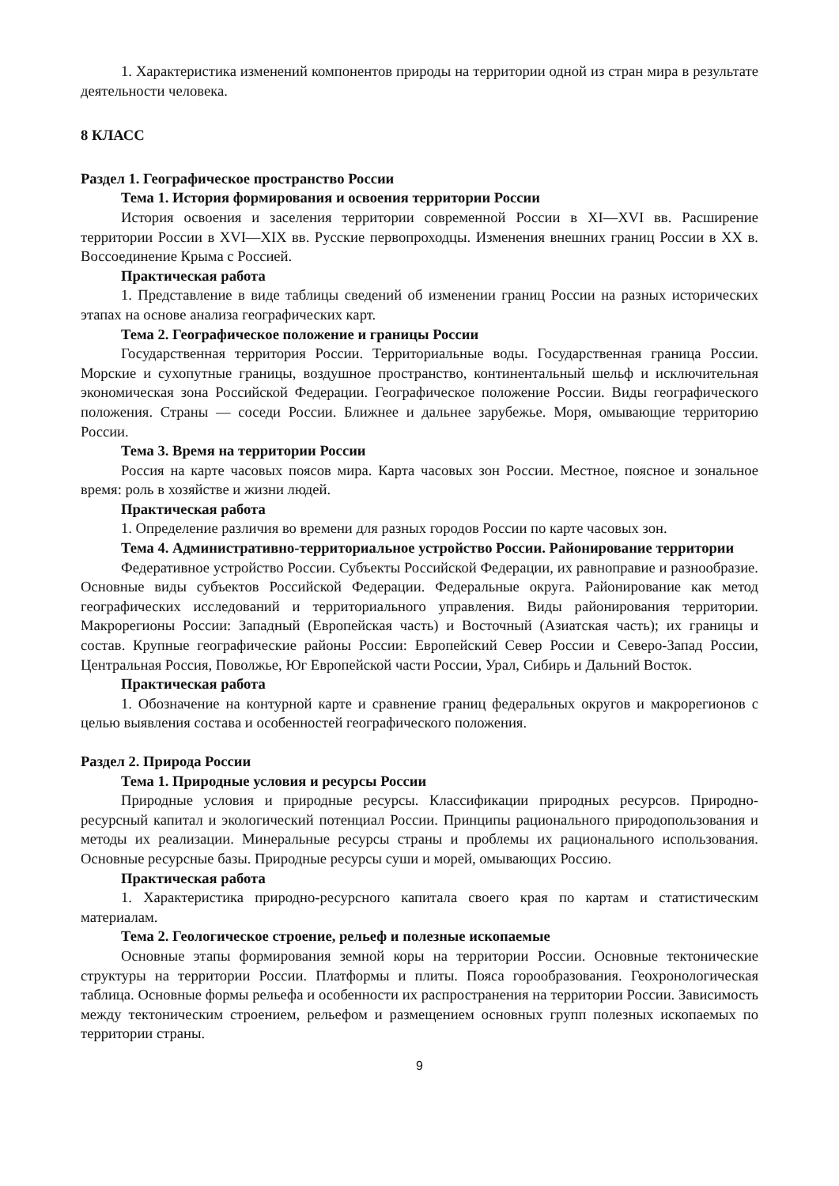1. Характеристика изменений компонентов природы на территории одной из стран мира в результате деятельности человека.
8 КЛАСС
Раздел 1. Географическое пространство России
Тема 1. История формирования и освоения территории России
История освоения и заселения территории современной России в XI—XVI вв. Расширение территории России в XVI—XIX вв. Русские первопроходцы. Изменения внешних границ России в XX в. Воссоединение Крыма с Россией.
Практическая работа
1. Представление в виде таблицы сведений об изменении границ России на разных исторических этапах на основе анализа географических карт.
Тема 2. Географическое положение и границы России
Государственная территория России. Территориальные воды. Государственная граница России. Морские и сухопутные границы, воздушное пространство, континентальный шельф и исключительная экономическая зона Российской Федерации. Географическое положение России. Виды географического положения. Страны — соседи России. Ближнее и дальнее зарубежье. Моря, омывающие территорию России.
Тема 3. Время на территории России
Россия на карте часовых поясов мира. Карта часовых зон России. Местное, поясное и зональное время: роль в хозяйстве и жизни людей.
Практическая работа
1. Определение различия во времени для разных городов России по карте часовых зон.
Тема 4. Административно-территориальное устройство России. Районирование территории
Федеративное устройство России. Субъекты Российской Федерации, их равноправие и разнообразие. Основные виды субъектов Российской Федерации. Федеральные округа. Районирование как метод географических исследований и территориального управления. Виды районирования территории. Макрорегионы России: Западный (Европейская часть) и Восточный (Азиатская часть); их границы и состав. Крупные географические районы России: Европейский Север России и Северо-Запад России, Центральная Россия, Поволжье, Юг Европейской части России, Урал, Сибирь и Дальний Восток.
Практическая работа
1. Обозначение на контурной карте и сравнение границ федеральных округов и макрорегионов с целью выявления состава и особенностей географического положения.
Раздел 2. Природа России
Тема 1. Природные условия и ресурсы России
Природные условия и природные ресурсы. Классификации природных ресурсов. Природно-ресурсный капитал и экологический потенциал России. Принципы рационального природопользования и методы их реализации. Минеральные ресурсы страны и проблемы их рационального использования. Основные ресурсные базы. Природные ресурсы суши и морей, омывающих Россию.
Практическая работа
1. Характеристика природно-ресурсного капитала своего края по картам и статистическим материалам.
Тема 2. Геологическое строение, рельеф и полезные ископаемые
Основные этапы формирования земной коры на территории России. Основные тектонические структуры на территории России. Платформы и плиты. Пояса горообразования. Геохронологическая таблица. Основные формы рельефа и особенности их распространения на территории России. Зависимость между тектоническим строением, рельефом и размещением основных групп полезных ископаемых по территории страны.
9